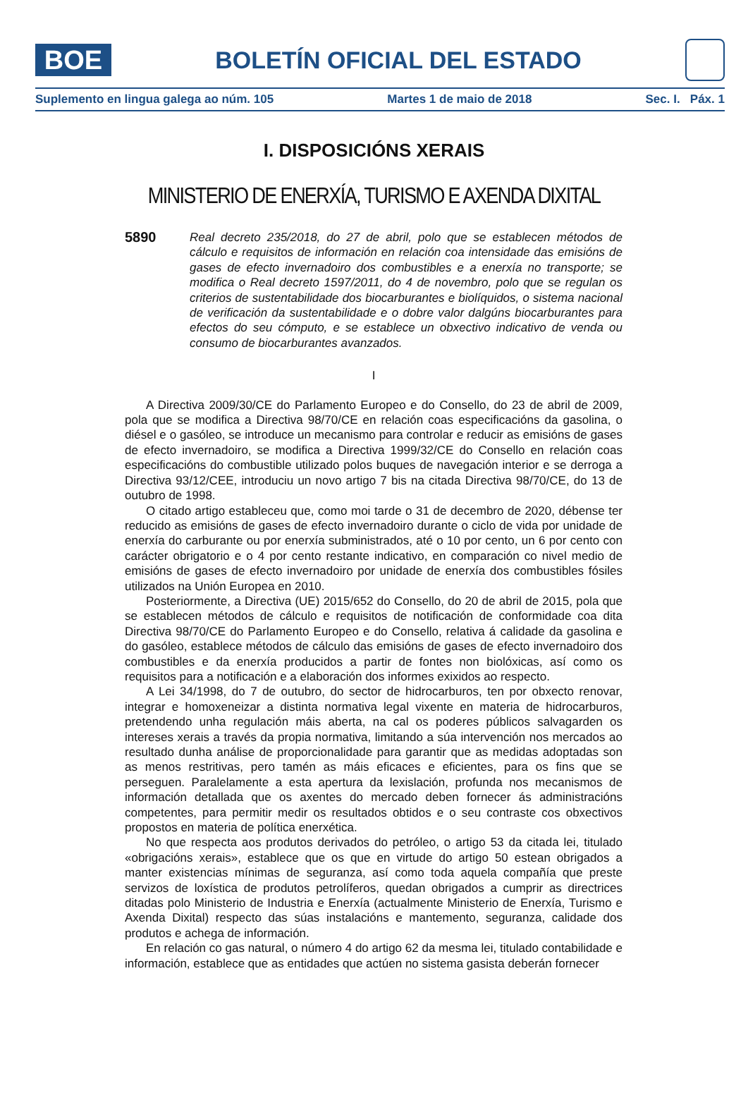BOE
BOLETÍN OFICIAL DEL ESTADO
Suplemento en lingua galega ao núm. 105 Martes 1 de maio de 2018 Sec. I. Páx. 1
I. DISPOSICIÓNS XERAIS
MINISTERIO DE ENERXÍA, TURISMO E AXENDA DIXITAL
5890
Real decreto 235/2018, do 27 de abril, polo que se establecen métodos de cálculo e requisitos de información en relación coa intensidade das emisións de gases de efecto invernadoiro dos combustibles e a enerxía no transporte; se modifica o Real decreto 1597/2011, do 4 de novembro, polo que se regulan os criterios de sustentabilidade dos biocarburantes e biolíquidos, o sistema nacional de verificación da sustentabilidade e o dobre valor dalgúns biocarburantes para efectos do seu cómputo, e se establece un obxectivo indicativo de venda ou consumo de biocarburantes avanzados.
I
A Directiva 2009/30/CE do Parlamento Europeo e do Consello, do 23 de abril de 2009, pola que se modifica a Directiva 98/70/CE en relación coas especificacións da gasolina, o diésel e o gasóleo, se introduce un mecanismo para controlar e reducir as emisións de gases de efecto invernadoiro, se modifica a Directiva 1999/32/CE do Consello en relación coas especificacións do combustible utilizado polos buques de navegación interior e se derroga a Directiva 93/12/CEE, introduciu un novo artigo 7 bis na citada Directiva 98/70/CE, do 13 de outubro de 1998.
O citado artigo estableceu que, como moi tarde o 31 de decembro de 2020, débense ter reducido as emisións de gases de efecto invernadoiro durante o ciclo de vida por unidade de enerxía do carburante ou por enerxía subministrados, até o 10 por cento, un 6 por cento con carácter obrigatorio e o 4 por cento restante indicativo, en comparación co nivel medio de emisións de gases de efecto invernadoiro por unidade de enerxía dos combustibles fósiles utilizados na Unión Europea en 2010.
Posteriormente, a Directiva (UE) 2015/652 do Consello, do 20 de abril de 2015, pola que se establecen métodos de cálculo e requisitos de notificación de conformidade coa dita Directiva 98/70/CE do Parlamento Europeo e do Consello, relativa á calidade da gasolina e do gasóleo, establece métodos de cálculo das emisións de gases de efecto invernadoiro dos combustibles e da enerxía producidos a partir de fontes non biolóxicas, así como os requisitos para a notificación e a elaboración dos informes exixidos ao respecto.
A Lei 34/1998, do 7 de outubro, do sector de hidrocarburos, ten por obxecto renovar, integrar e homoxeneizar a distinta normativa legal vixente en materia de hidrocarburos, pretendendo unha regulación máis aberta, na cal os poderes públicos salvagarden os intereses xerais a través da propia normativa, limitando a súa intervención nos mercados ao resultado dunha análise de proporcionalidade para garantir que as medidas adoptadas son as menos restritivas, pero tamén as máis eficaces e eficientes, para os fins que se perseguen. Paralelamente a esta apertura da lexislación, profunda nos mecanismos de información detallada que os axentes do mercado deben fornecer ás administracións competentes, para permitir medir os resultados obtidos e o seu contraste cos obxectivos propostos en materia de política enerxética.
No que respecta aos produtos derivados do petróleo, o artigo 53 da citada lei, titulado «obrigacións xerais», establece que os que en virtude do artigo 50 estean obrigados a manter existencias mínimas de seguranza, así como toda aquela compañía que preste servizos de loxística de produtos petrolíferos, quedan obrigados a cumprir as directrices ditadas polo Ministerio de Industria e Enerxía (actualmente Ministerio de Enerxía, Turismo e Axenda Dixital) respecto das súas instalacións e mantemento, seguranza, calidade dos produtos e achega de información.
En relación co gas natural, o número 4 do artigo 62 da mesma lei, titulado contabilidade e información, establece que as entidades que actúen no sistema gasista deberán fornecer